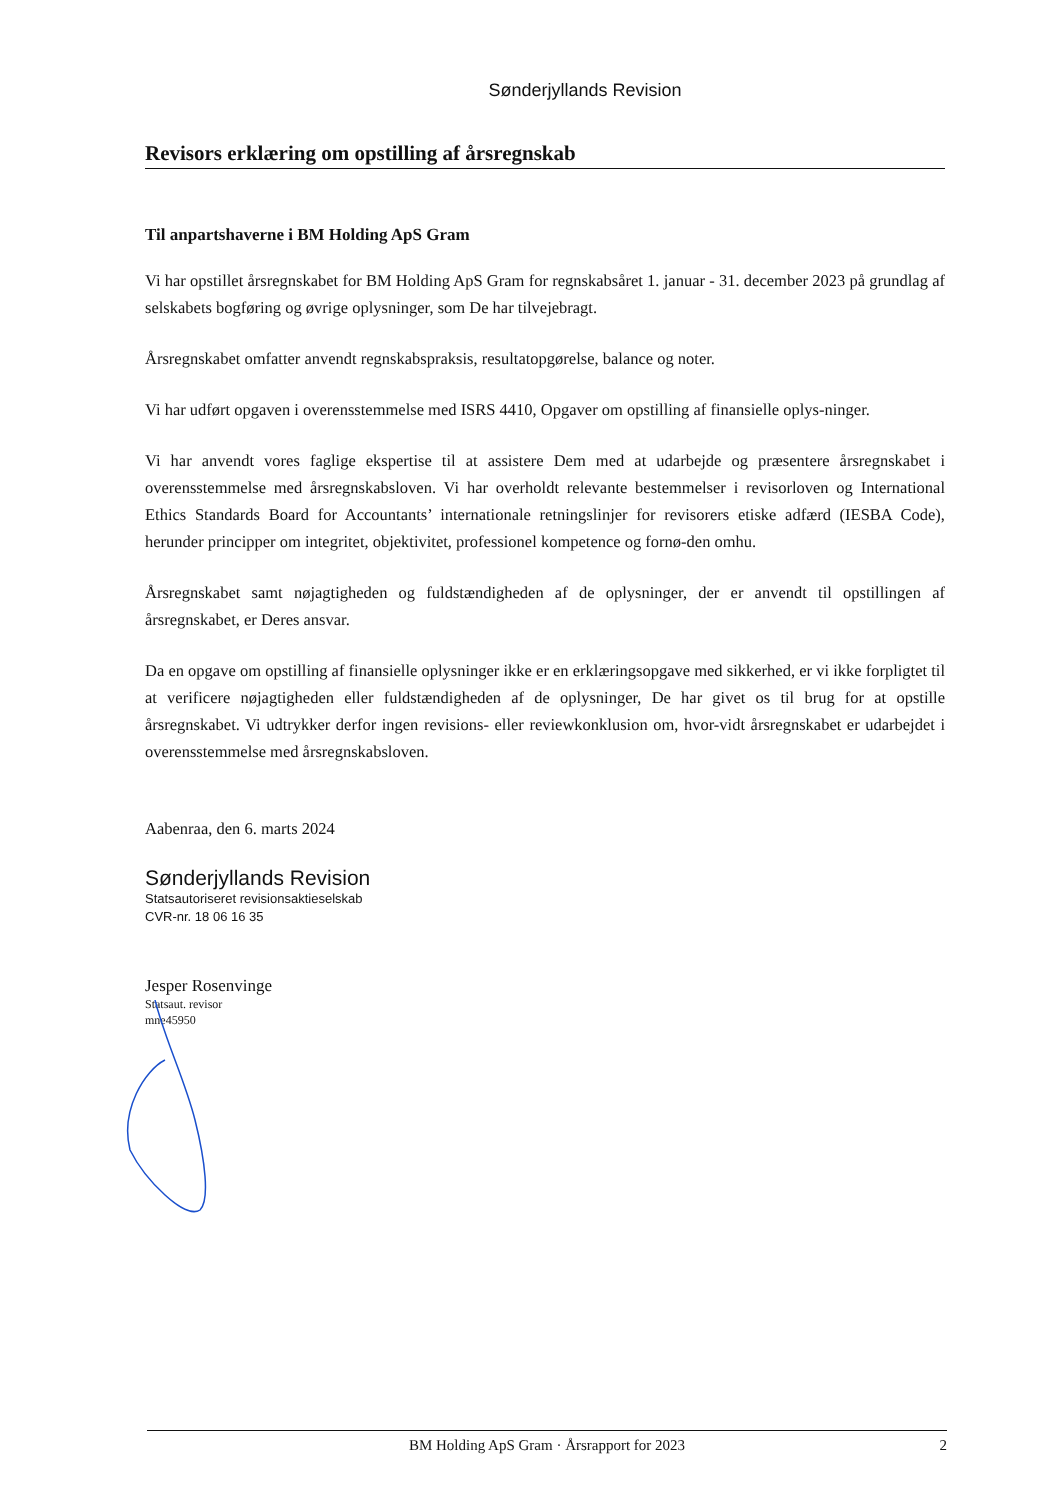Sønderjyllands Revision
Revisors erklæring om opstilling af årsregnskab
Til anpartshaverne i BM Holding ApS Gram
Vi har opstillet årsregnskabet for BM Holding ApS Gram for regnskabsåret 1. januar - 31. december 2023 på grundlag af selskabets bogføring og øvrige oplysninger, som De har tilvejebragt.
Årsregnskabet omfatter anvendt regnskabspraksis, resultatopgørelse, balance og noter.
Vi har udført opgaven i overensstemmelse med ISRS 4410, Opgaver om opstilling af finansielle oplys-ninger.
Vi har anvendt vores faglige ekspertise til at assistere Dem med at udarbejde og præsentere årsregnskabet i overensstemmelse med årsregnskabsloven. Vi har overholdt relevante bestemmelser i revisorloven og International Ethics Standards Board for Accountants’ internationale retningslinjer for revisorers etiske adfærd (IESBA Code), herunder principper om integritet, objektivitet, professionel kompetence og fornø-den omhu.
Årsregnskabet samt nøjagtigheden og fuldstændigheden af de oplysninger, der er anvendt til opstillingen af årsregnskabet, er Deres ansvar.
Da en opgave om opstilling af finansielle oplysninger ikke er en erklæringsopgave med sikkerhed, er vi ikke forpligtet til at verificere nøjagtigheden eller fuldstændigheden af de oplysninger, De har givet os til brug for at opstille årsregnskabet. Vi udtrykker derfor ingen revisions- eller reviewkonklusion om, hvor-vidt årsregnskabet er udarbejdet i overensstemmelse med årsregnskabsloven.
Aabenraa, den 6. marts 2024
Sønderjyllands Revision
Statsautoriseret revisionsaktieselskab
CVR-nr. 18 06 16 35
Jesper Rosenvinge
Statsaut. revisor
mne45950
BM Holding ApS Gram · Årsrapport for 2023 2